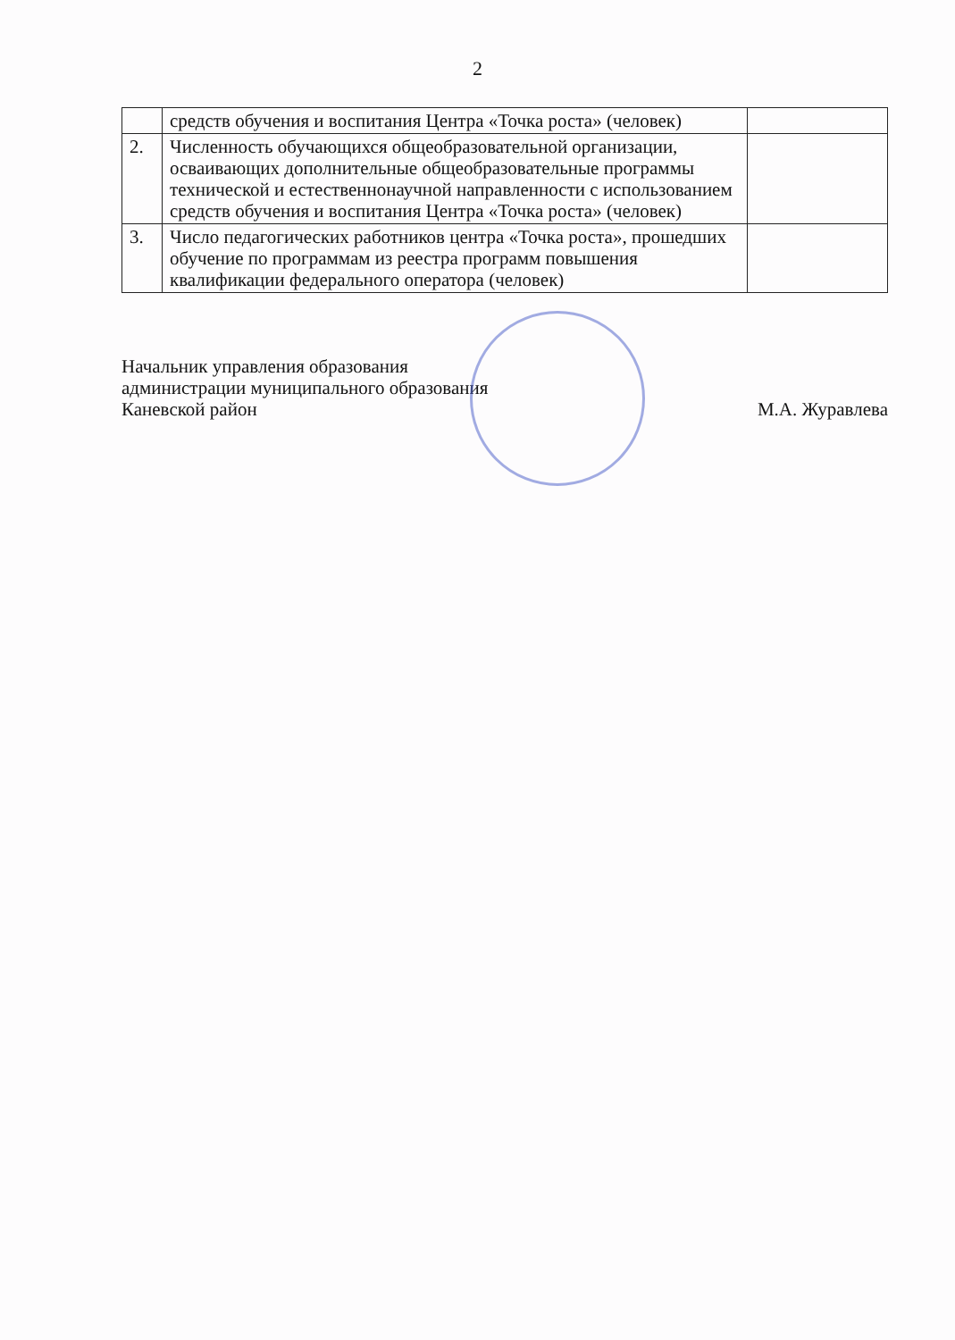2
| | средств обучения и воспитания Центра «Точка роста» (человек) | |
| 2. | Численность обучающихся общеобразовательной организации, осваивающих дополнительные общеобразовательные программы технической и естественнонаучной направленности с использованием средств обучения и воспитания Центра «Точка роста» (человек) | |
| 3. | Число педагогических работников центра «Точка роста», прошедших обучение по программам из реестра программ повышения квалификации федерального оператора (человек) | |
Начальник управления образования
администрации муниципального образования
Каневской район М.А. Журавлева